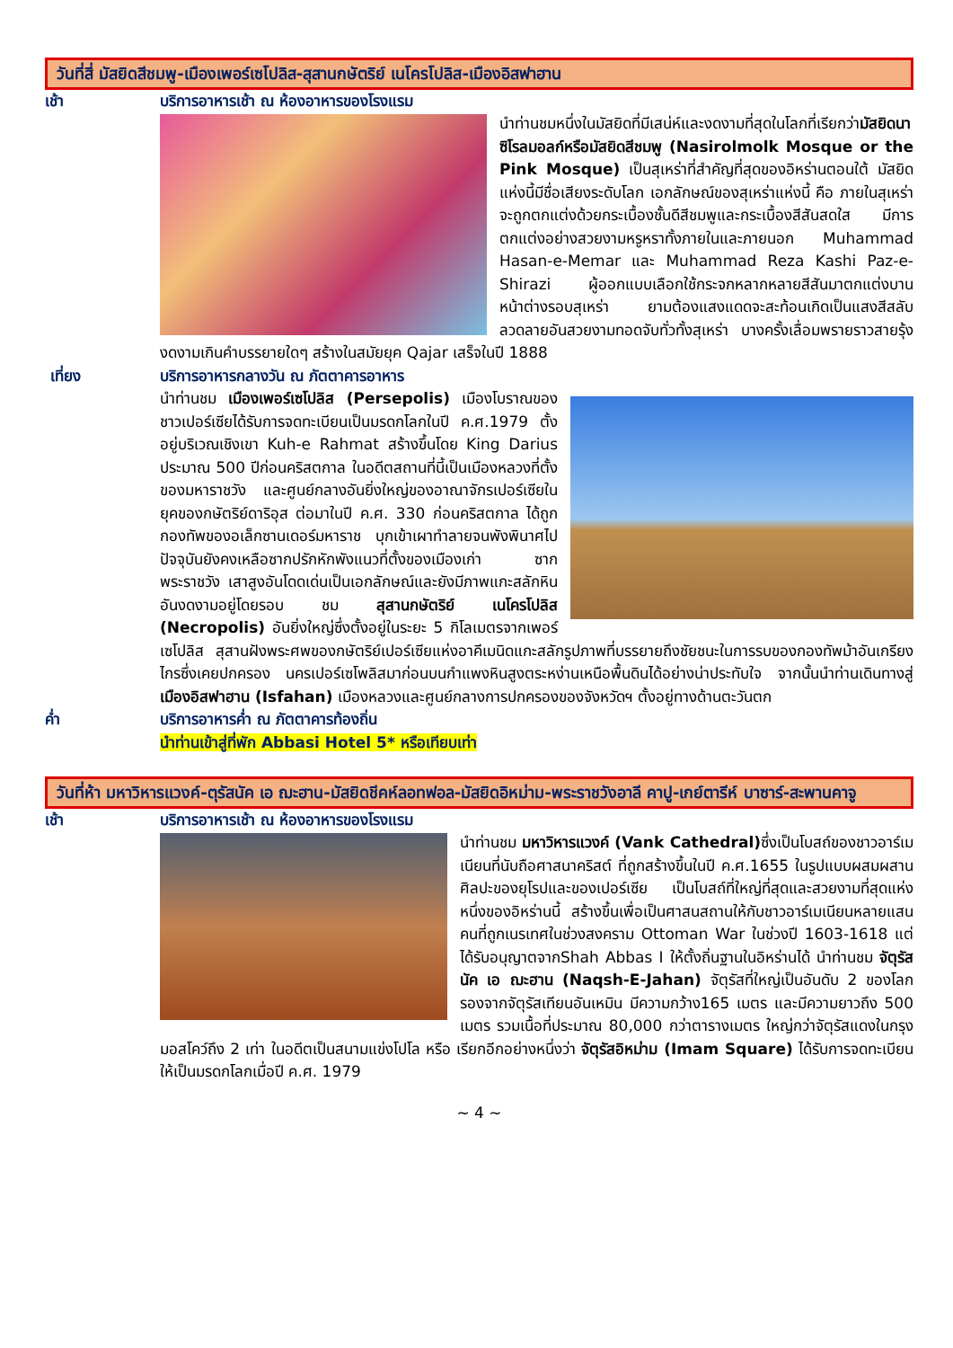วันที่สี่ มัสยิดสีชมพู-เมืองเพอร์เซโปลิส-สุสานกษัตริย์ เนโครโปลิส-เมืองอิสฟาฮาน
เช้า บริการอาหารเช้า ณ ห้องอาหารของโรงแรม
นำท่านชมหนึ่งในมัสยิดที่มีเสน่ห์และงดงามที่สุดในโลกที่เรียกว่ามัสยิดนาซิโรลมอลก์หรือมัสยิดสีชมพู (Nasirolmolk Mosque or the Pink Mosque) เป็นสุเหร่าที่สำคัญที่สุดของอิหร่านตอนใต้ มัสยิดแห่งนี้มีชื่อเสียงระดับโลก เอกลักษณ์ของสุเหร่าแห่งนี้ คือ ภายในสุเหร่าจะถูกตกแต่งด้วยกระเบื้องชั้นดีสีชมพูและกระเบื้องสีสันสดใส มีการตกแต่งอย่างสวยงามหรูหราทั้งภายในและภายนอก Muhammad Hasan-e-Memar และ Muhammad Reza Kashi Paz-e-Shirazi ผู้ออกแบบเลือกใช้กระจกหลากหลายสีสันมาตกแต่งบานหน้าต่างรอบสุเหร่า ยามต้องแสงแดดจะสะท้อนเกิดเป็นแสงสีสลับลวดลายอันสวยงามทอดจับทั่วทั้งสุเหร่า บางครั้งเลื่อมพรายราวสายรุ้ง งดงามเกินคำบรรยายใดๆ สร้างในสมัยยุค Qajar เสร็จในปี 1888
เที่ยง บริการอาหารกลางวัน ณ ภัตตาคารอาหาร
นำท่านชม เมืองเพอร์เซโปลิส (Persepolis) เมืองโบราณของชาวเปอร์เซียได้รับการจดทะเบียนเป็นมรดกโลกในปี ค.ศ.1979 ตั้งอยู่บริเวณเชิงเขา Kuh-e Rahmat สร้างขึ้นโดย King Darius ประมาณ 500 ปีก่อนคริสตกาล ในอดีตสถานที่นี้เป็นเมืองหลวงที่ตั้งของมหาราชวัง และศูนย์กลางอันยิ่งใหญ่ของอาณาจักรเปอร์เซียในยุคของกษัตริย์ดาริอุส ต่อมาในปี ค.ศ. 330 ก่อนคริสตกาล ได้ถูกกองทัพของอเล็กซานเดอร์มหาราช บุกเข้าเผาทำลายจนพังพินาศไป ปัจจุบันยังคงเหลือซากปรักหักพังแนวที่ตั้งของเมืองเก่า ซากพระราชวัง เสาสูงอันโดดเด่นเป็นเอกลักษณ์และยังมีภาพแกะสลักหินอันงดงามอยู่โดยรอบ ชม สุสานกษัตริย์ เนโครโปลิส (Necropolis) อันยิ่งใหญ่ซึ่งตั้งอยู่ในระยะ 5 กิโลเมตรจากเพอร์เซโปลิส สุสานฝังพระศพของกษัตริย์เปอร์เซียแห่งอาคีเมนิดแกะสลักรูปภาพที่บรรยายถึงชัยชนะในการรบของกองทัพม้าอันเกรียงไกรซึ่งเคยปกครอง นครเปอร์เซโพลิสมาก่อนบนกำแพงหินสูงตระหง่านเหนือพื้นดินได้อย่างน่าประทับใจ จากนั้นนำท่านเดินทางสู่ เมืองอิสฟาฮาน (Isfahan) เมืองหลวงและศูนย์กลางการปกครองของจังหวัดฯ ตั้งอยู่ทางด้านตะวันตก
ค่ำ บริการอาหารค่ำ ณ ภัตตาคารท้องถิ่น
นำท่านเข้าสู่ที่พัก Abbasi Hotel 5* หรือเทียบเท่า
วันที่ห้า มหาวิหารแวงค์-ตุรัสนัค เอ ฌะฮาน-มัสยิดชีคห์ลอทฟอล-มัสยิดอิหม่าม-พระราชวังอาลี คาปู-เกย์ตารีห์ บาซาร์-สะพานคาจู
เช้า บริการอาหารเช้า ณ ห้องอาหารของโรงแรม
นำท่านชม มหาวิหารแวงค์ (Vank Cathedral) ซึ่งเป็นโบสถ์ของชาวอาร์เมเนียนที่นับถือศาสนาคริสต์ ที่ถูกสร้างขึ้นในปี ค.ศ.1655 ในรูปแบบผสมผสานศิลปะของยุโรปและของเปอร์เซีย เป็นโบสถ์ที่ใหญ่ที่สุดและสวยงามที่สุดแห่งหนึ่งของอิหร่านนี้ สร้างขึ้นเพื่อเป็นศาสนสถานให้กับชาวอาร์เมเนียนหลายแสนคนที่ถูกเนรเทศในช่วงสงคราม Ottoman War ในช่วงปี 1603-1618 แต่ได้รับอนุญาตจากShah Abbas I ให้ตั้งถิ่นฐานในอิหร่านได้ นำท่านชม จัตุรัสนัค เอ ฌะฮาน (Naqsh-E-Jahan) จัตุรัสที่ใหญ่เป็นอันดับ 2 ของโลก รองจากจัตุรัสเทียนอันเหมิน มีความกว้าง165 เมตร และมีความยาวถึง 500 เมตร รวมเนื้อที่ประมาณ 80,000 กว่าตารางเมตร ใหญ่กว่าจัตุรัสแดงในกรุงมอสโคว์ถึง 2 เท่า ในอดีตเป็นสนามแข่งโปโล หรือ เรียกอีกอย่างหนึ่งว่า จัตุรัสอิหม่าม (Imam Square) ได้รับการจดทะเบียนให้เป็นมรดกโลกเมื่อปี ค.ศ. 1979
~ 4 ~